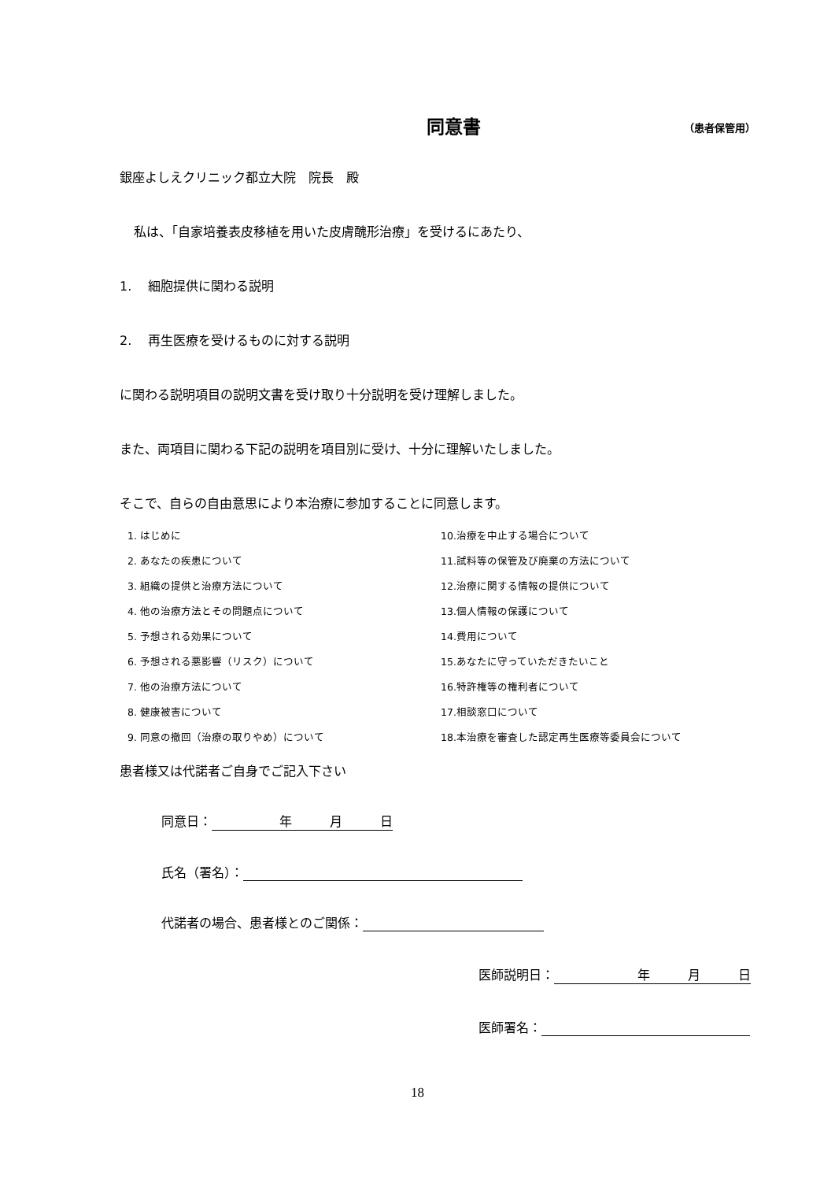同意書
（患者保管用）
銀座よしえクリニック都立大院　院長　殿
私は、「自家培養表皮移植を用いた皮膚醜形治療」を受けるにあたり、
1.　 細胞提供に関わる説明
2.　 再生医療を受けるものに対する説明
に関わる説明項目の説明文書を受け取り十分説明を受け理解しました。
また、両項目に関わる下記の説明を項目別に受け、十分に理解いたしました。
そこで、自らの自由意思により本治療に参加することに同意します。
1. はじめに
2. あなたの疾患について
3. 組織の提供と治療方法について
4. 他の治療方法とその問題点について
5. 予想される効果について
6. 予想される悪影響（リスク）について
7. 他の治療方法について
8. 健康被害について
9. 同意の撤回（治療の取りやめ）について
10.治療を中止する場合について
11.試料等の保管及び廃棄の方法について
12.治療に関する情報の提供について
13.個人情報の保護について
14.費用について
15.あなたに守っていただきたいこと
16.特許権等の権利者について
17.相談窓口について
18.本治療を審査した認定再生医療等委員会について
患者様又は代諾者ご自身でご記入下さい
同意日： 年　　　月　　　日
氏名（署名）：
代諾者の場合、患者様とのご関係：
医師説明日： 年　　　月　　　日
医師署名：
18